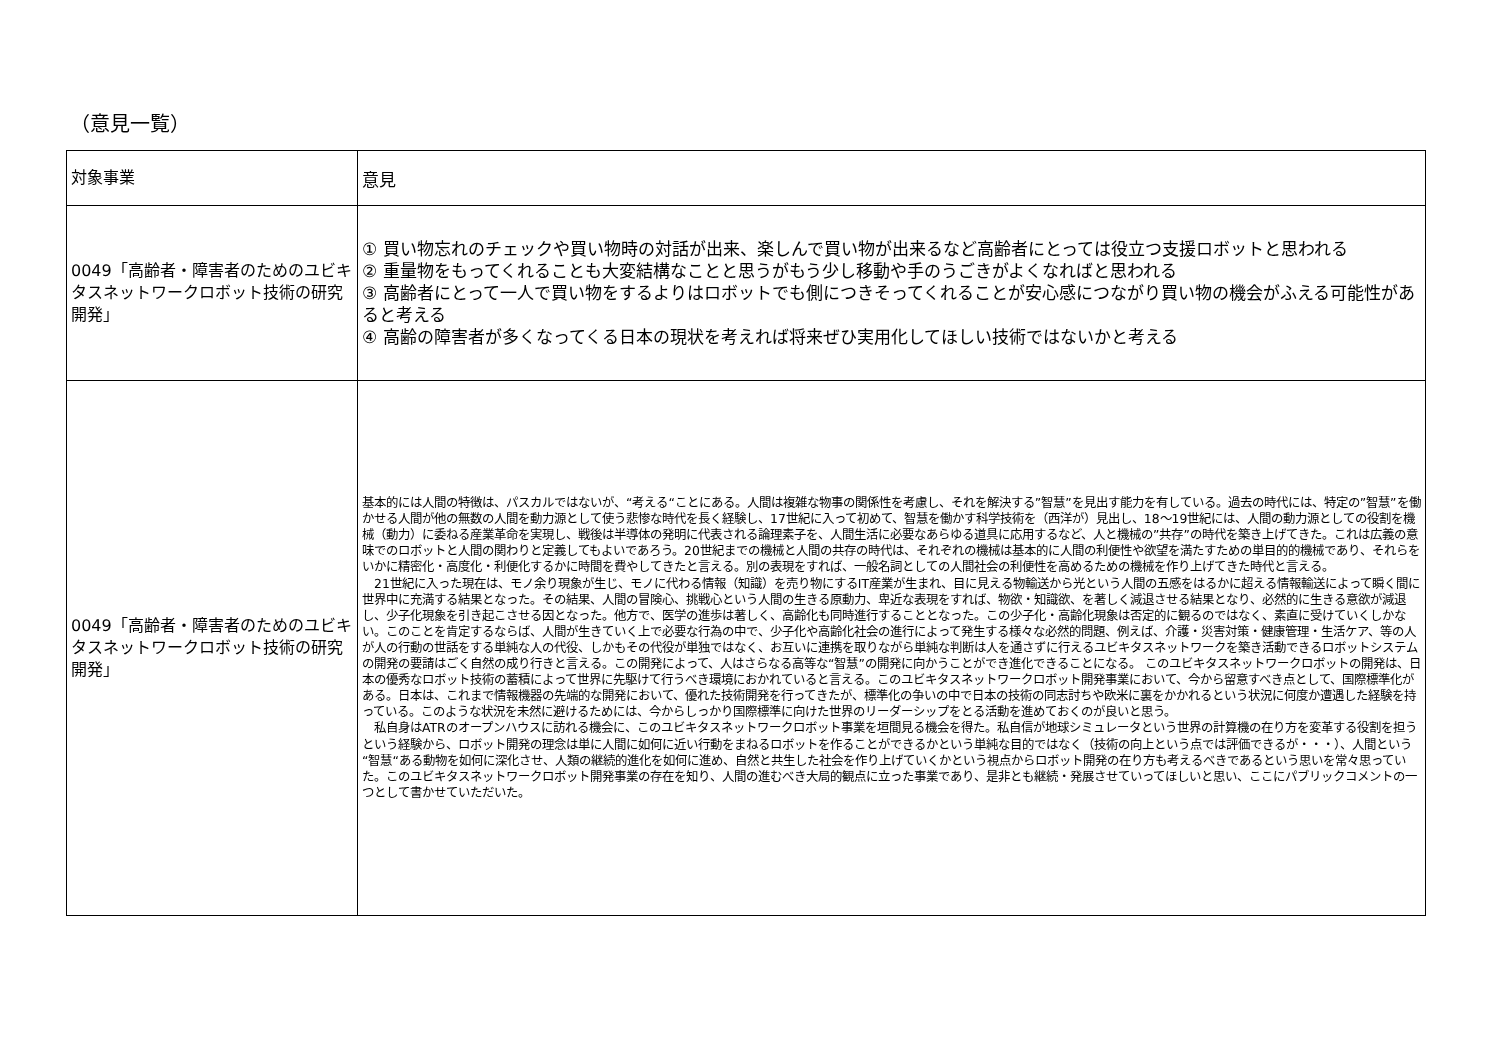（意見一覧）
| 対象事業 | 意見 |
| --- | --- |
| 0049「高齢者・障害者のためのユビキタスネットワークロボット技術の研究開発」 | ① 買い物忘れのチェックや買い物時の対話が出来、楽しんで買い物が出来るなど高齢者にとっては役立つ支援ロボットと思われる ② 重量物をもってくれることも大変結構なことと思うがもう少し移動や手のうごきがよくなればと思われる ③ 高齢者にとって一人で買い物をするよりはロボットでも側につきそってくれることが安心感につながり買い物の機会がふえる可能性があると考える ④ 高齢の障害者が多くなってくる日本の現状を考えれば将来ぜひ実用化してほしい技術ではないかと考える |
| 0049「高齢者・障害者のためのユビキタスネットワークロボット技術の研究開発」 | 基本的には人間の特徴は、パスカルではないが、“考える“ことにある。人間は複雑な物事の関係性を考慮し、それを解決する”智慧”を見出す能力を有している。過去の時代には、特定の”智慧”を働かせる人間が他の無数の人間を動力源として使う悲惨な時代を長く経験し、17世紀に入って初めて、智慧を働かす科学技術を（西洋が）見出し、18～19世紀には、人間の動力源としての役割を機械（動力）に委ねる産業革命を実現し、戦後は半導体の発明に代表される論理素子を、人間生活に必要なあらゆる道具に応用するなど、人と機械の”共存”の時代を築き上げてきた。これは広義の意味でのロボットと人間の関わりと定義してもよいであろう。20世紀までの機械と人間の共存の時代は、それぞれの機械は基本的に人間の利便性や欲望を満たすための単目的的機械であり、それらをいかに精密化・高度化・利便化するかに時間を費やしてきたと言える。別の表現をすれば、一般名詞としての人間社会の利便性を高めるための機械を作り上げてきた時代と言える。 21世紀に入った現在は、モノ余り現象が生じ、モノに代わる情報（知識）を売り物にするIT産業が生まれ、目に見える物輸送から光という人間の五感をはるかに超える情報輸送によって瞬く間に世界中に充満する結果となった。その結果、人間の冒険心、挑戦心という人間の生きる原動力、卑近な表現をすれば、物欲・知識欲、を著しく減退させる結果となり、必然的に生きる意欲が減退し、少子化現象を引き起こさせる因となった。他方で、医学の進歩は著しく、高齢化も同時進行することとなった。この少子化・高齢化現象は否定的に観るのではなく、素直に受けていくしかない。このことを肯定するならば、人間が生きていく上で必要な行為の中で、少子化や高齢化社会の進行によって発生する様々な必然的問題、例えば、介護・災害対策・健康管理・生活ケア、等の人が人の行動の世話をする単純な人の代役、しかもその代役が単独ではなく、お互いに連携を取りながら単純な判断は人を通さずに行えるユビキタスネットワークを築き活動できるロボットシステムの開発の要請はごく自然の成り行きと言える。この開発によって、人はさらなる高等な“智慧”の開発に向かうことができ進化できることになる。 このユビキタスネットワークロボットの開発は、日本の優秀なロボット技術の蓄積によって世界に先駆けて行うべき環境におかれていると言える。このユビキタスネットワークロボット開発事業において、今から留意すべき点として、国際標準化がある。日本は、これまで情報機器の先端的な開発において、優れた技術開発を行ってきたが、標準化の争いの中で日本の技術の同志討ちや欧米に裏をかかれるという状況に何度か遭遇した経験を持っている。このような状況を未然に避けるためには、今からしっかり国際標準に向けた世界のリーダーシップをとる活動を進めておくのが良いと思う。 私自身はATRのオープンハウスに訪れる機会に、このユビキタスネットワークロボット事業を垣間見る機会を得た。私自信が地球シミュレータという世界の計算機の在り方を変革する役割を担うという経験から、ロボット開発の理念は単に人間に如何に近い行動をまねるロボットを作ることができるかという単純な目的ではなく（技術の向上という点では評価できるが・・・）、人間という“智慧“ある動物を如何に深化させ、人類の継続的進化を如何に進め、自然と共生した社会を作り上げていくかという視点からロボット開発の在り方も考えるべきであるという思いを常々思っていた。このユビキタスネットワークロボット開発事業の存在を知り、人間の進むべき大局的観点に立った事業であり、是非とも継続・発展させていってほしいと思い、ここにパブリックコメントの一つとして書かせていただいた。 |